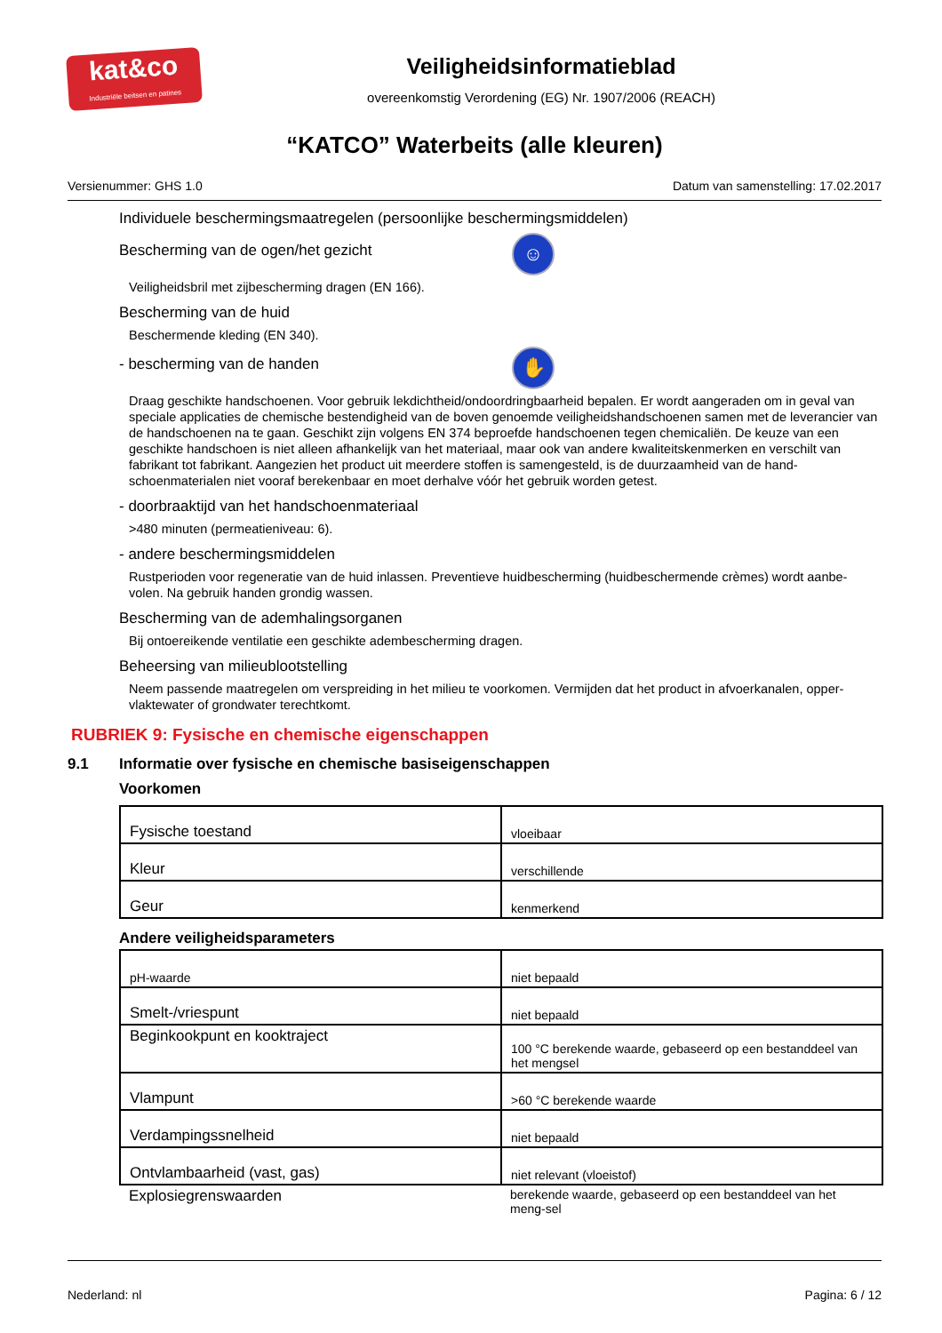kat&co
Industriële beitsen en patines
Veiligheidsinformatieblad
overeenkomstig Verordening (EG) Nr. 1907/2006 (REACH)
“KATCO” Waterbeits (alle kleuren)
Versienummer: GHS 1.0 Datum van samenstelling: 17.02.2017
Individuele beschermingsmaatregelen (persoonlijke beschermingsmiddelen)
Bescherming van de ogen/het gezicht
☺
Veiligheidsbril met zijbescherming dragen (EN 166).
Bescherming van de huid
Beschermende kleding (EN 340).
- bescherming van de handen
✋
Draag geschikte handschoenen. Voor gebruik lekdichtheid/ondoordringbaarheid bepalen. Er wordt aangeraden om in geval van speciale applicaties de chemische bestendigheid van de boven genoemde veiligheidshandschoenen samen met de leverancier van de handschoenen na te gaan. Geschikt zijn volgens EN 374 beproefde handschoenen tegen chemicaliën. De keuze van een geschikte handschoen is niet alleen afhankelijk van het materiaal, maar ook van andere kwaliteitskenmerken en verschilt van fabrikant tot fabrikant. Aangezien het product uit meerdere stoffen is samengesteld, is de duurzaamheid van de hand-schoenmaterialen niet vooraf berekenbaar en moet derhalve vóór het gebruik worden getest.
- doorbraaktijd van het handschoenmateriaal
>480 minuten (permeatieniveau: 6).
- andere beschermingsmiddelen
Rustperioden voor regeneratie van de huid inlassen. Preventieve huidbescherming (huidbeschermende crèmes) wordt aanbe-volen. Na gebruik handen grondig wassen.
Bescherming van de ademhalingsorganen
Bij ontoereikende ventilatie een geschikte adembescherming dragen.
Beheersing van milieublootstelling
Neem passende maatregelen om verspreiding in het milieu te voorkomen. Vermijden dat het product in afvoerkanalen, opper-vlaktewater of grondwater terechtkomt.
RUBRIEK 9: Fysische en chemische eigenschappen
9.1 Informatie over fysische en chemische basiseigenschappen
Voorkomen
| Fysische toestand | vloeibaar |
| Kleur | verschillende |
| Geur | kenmerkend |
Andere veiligheidsparameters
| pH-waarde | niet bepaald |
| Smelt-/vriespunt | niet bepaald |
| Beginkookpunt en kooktraject | 100 °C berekende waarde, gebaseerd op een bestanddeel van het mengsel |
| Vlampunt | >60 °C berekende waarde |
| Verdampingssnelheid | niet bepaald |
| Ontvlambaarheid (vast, gas) | niet relevant (vloeistof) |
| Explosiegrenswaarden | berekende waarde, gebaseerd op een bestanddeel van het meng-sel |
Nederland: nl Pagina: 6 / 12